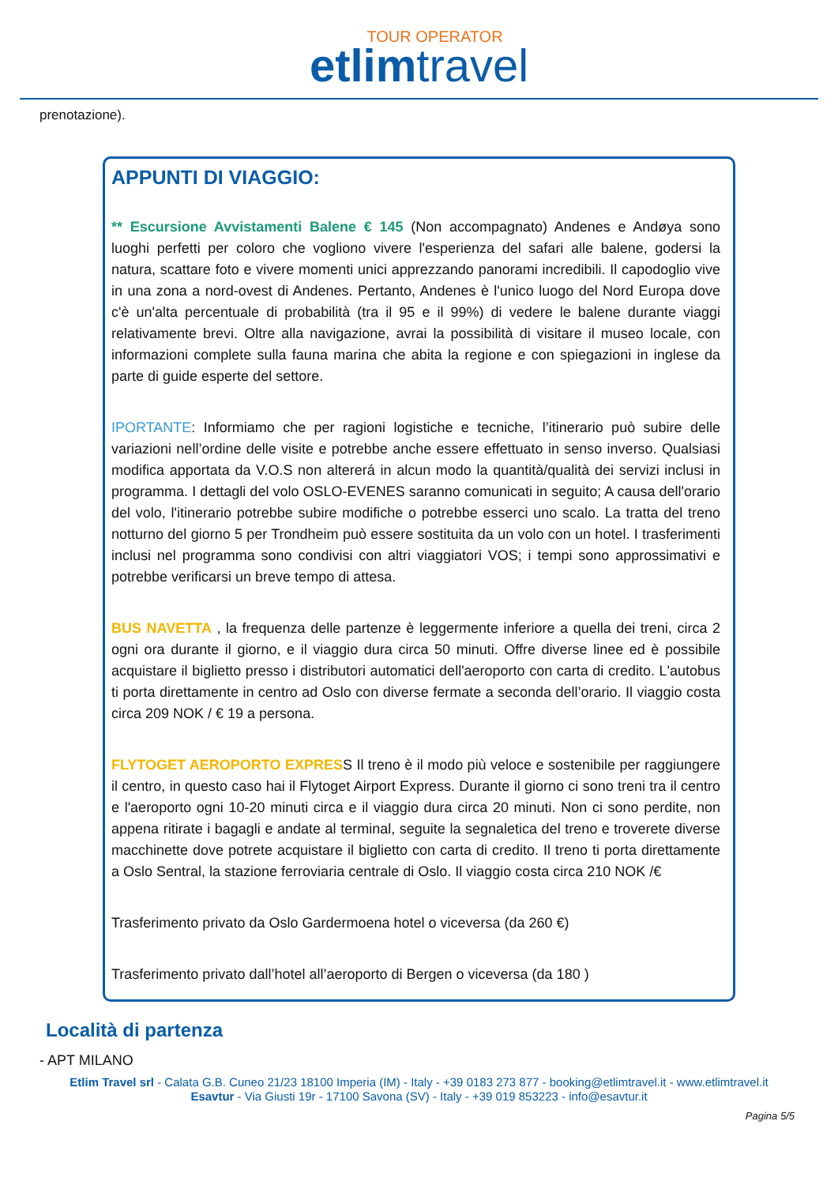TOUR OPERATOR
etlimtravel
prenotazione).
APPUNTI DI VIAGGIO:
** Escursione Avvistamenti Balene € 145 (Non accompagnato) Andenes e Andøya sono luoghi perfetti per coloro che vogliono vivere l'esperienza del safari alle balene, godersi la natura, scattare foto e vivere momenti unici apprezzando panorami incredibili. Il capodoglio vive in una zona a nord-ovest di Andenes. Pertanto, Andenes è l'unico luogo del Nord Europa dove c'è un'alta percentuale di probabilità (tra il 95 e il 99%) di vedere le balene durante viaggi relativamente brevi. Oltre alla navigazione, avrai la possibilità di visitare il museo locale, con informazioni complete sulla fauna marina che abita la regione e con spiegazioni in inglese da parte di guide esperte del settore.
IPORTANTE: Informiamo che per ragioni logistiche e tecniche, l’itinerario può subire delle variazioni nell’ordine delle visite e potrebbe anche essere effettuato in senso inverso. Qualsiasi modifica apportata da V.O.S non altererá in alcun modo la quantità/qualità dei servizi inclusi in programma. I dettagli del volo OSLO-EVENES saranno comunicati in seguito; A causa dell'orario del volo, l'itinerario potrebbe subire modifiche o potrebbe esserci uno scalo. La tratta del treno notturno del giorno 5 per Trondheim può essere sostituita da un volo con un hotel. I trasferimenti inclusi nel programma sono condivisi con altri viaggiatori VOS; i tempi sono approssimativi e potrebbe verificarsi un breve tempo di attesa.
BUS NAVETTA , la frequenza delle partenze è leggermente inferiore a quella dei treni, circa 2 ogni ora durante il giorno, e il viaggio dura circa 50 minuti. Offre diverse linee ed è possibile acquistare il biglietto presso i distributori automatici dell'aeroporto con carta di credito. L'autobus ti porta direttamente in centro ad Oslo con diverse fermate a seconda dell’orario. Il viaggio costa circa 209 NOK / € 19 a persona.
FLYTOGET AEROPORTO EXPRESS Il treno è il modo più veloce e sostenibile per raggiungere il centro, in questo caso hai il Flytoget Airport Express. Durante il giorno ci sono treni tra il centro e l'aeroporto ogni 10-20 minuti circa e il viaggio dura circa 20 minuti. Non ci sono perdite, non appena ritirate i bagagli e andate al terminal, seguite la segnaletica del treno e troverete diverse macchinette dove potrete acquistare il biglietto con carta di credito. Il treno ti porta direttamente a Oslo Sentral, la stazione ferroviaria centrale di Oslo. Il viaggio costa circa 210 NOK /€
Trasferimento privato da Oslo Gardermoena hotel o viceversa (da 260 €)
Trasferimento privato dall’hotel all’aeroporto di Bergen o viceversa (da 180 )
Località di partenza
- APT MILANO
Etlim Travel srl - Calata G.B. Cuneo 21/23 18100 Imperia (IM) - Italy - +39 0183 273 877 - booking@etlimtravel.it - www.etlimtravel.it
Esavtur - Via Giusti 19r - 17100 Savona (SV) - Italy - +39 019 853223 - info@esavtur.it
Pagina 5/5